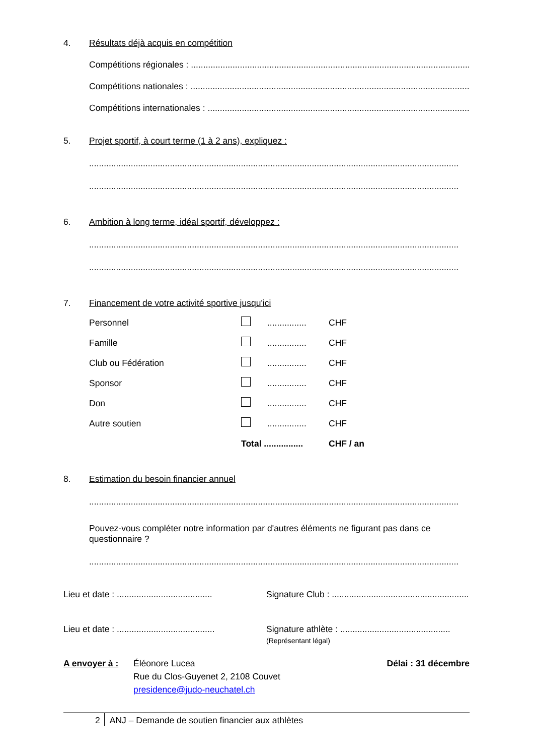4. Résultats déjà acquis en compétition
Compétitions régionales : .......................................................................................................................
Compétitions nationales : .......................................................................................................................
Compétitions internationales : .......................................................................................................................
5. Projet sportif, à court terme (1 à 2 ans), expliquez :
.......................................................................................................................................................
.......................................................................................................................................................
6. Ambition à long terme, idéal sportif, développez :
.......................................................................................................................................................
.......................................................................................................................................................
7. Financement de votre activité sportive jusqu'ici
| Personnel | | ................ | CHF |
| Famille | | ................ | CHF |
| Club ou Fédération | | ................ | CHF |
| Sponsor | | ................ | CHF |
| Don | | ................ | CHF |
| Autre soutien | | ................ | CHF |
| | Total ................ | | CHF / an |
8. Estimation du besoin financier annuel
.......................................................................................................................................................
Pouvez-vous compléter notre information par d'autres éléments ne figurant pas dans ce questionnaire ?
.......................................................................................................................................................
Lieu et date : .......................................
Signature Club : ..........................................................
Lieu et date : ........................................
Signature athlète : .............................................
(Représentant légal)
A envoyer à : Éléonore Lucea
Rue du Clos-Guyenet 2, 2108 Couvet
presidence@judo-neuchatel.ch
Délai : 31 décembre
2 ANJ – Demande de soutien financier aux athlètes